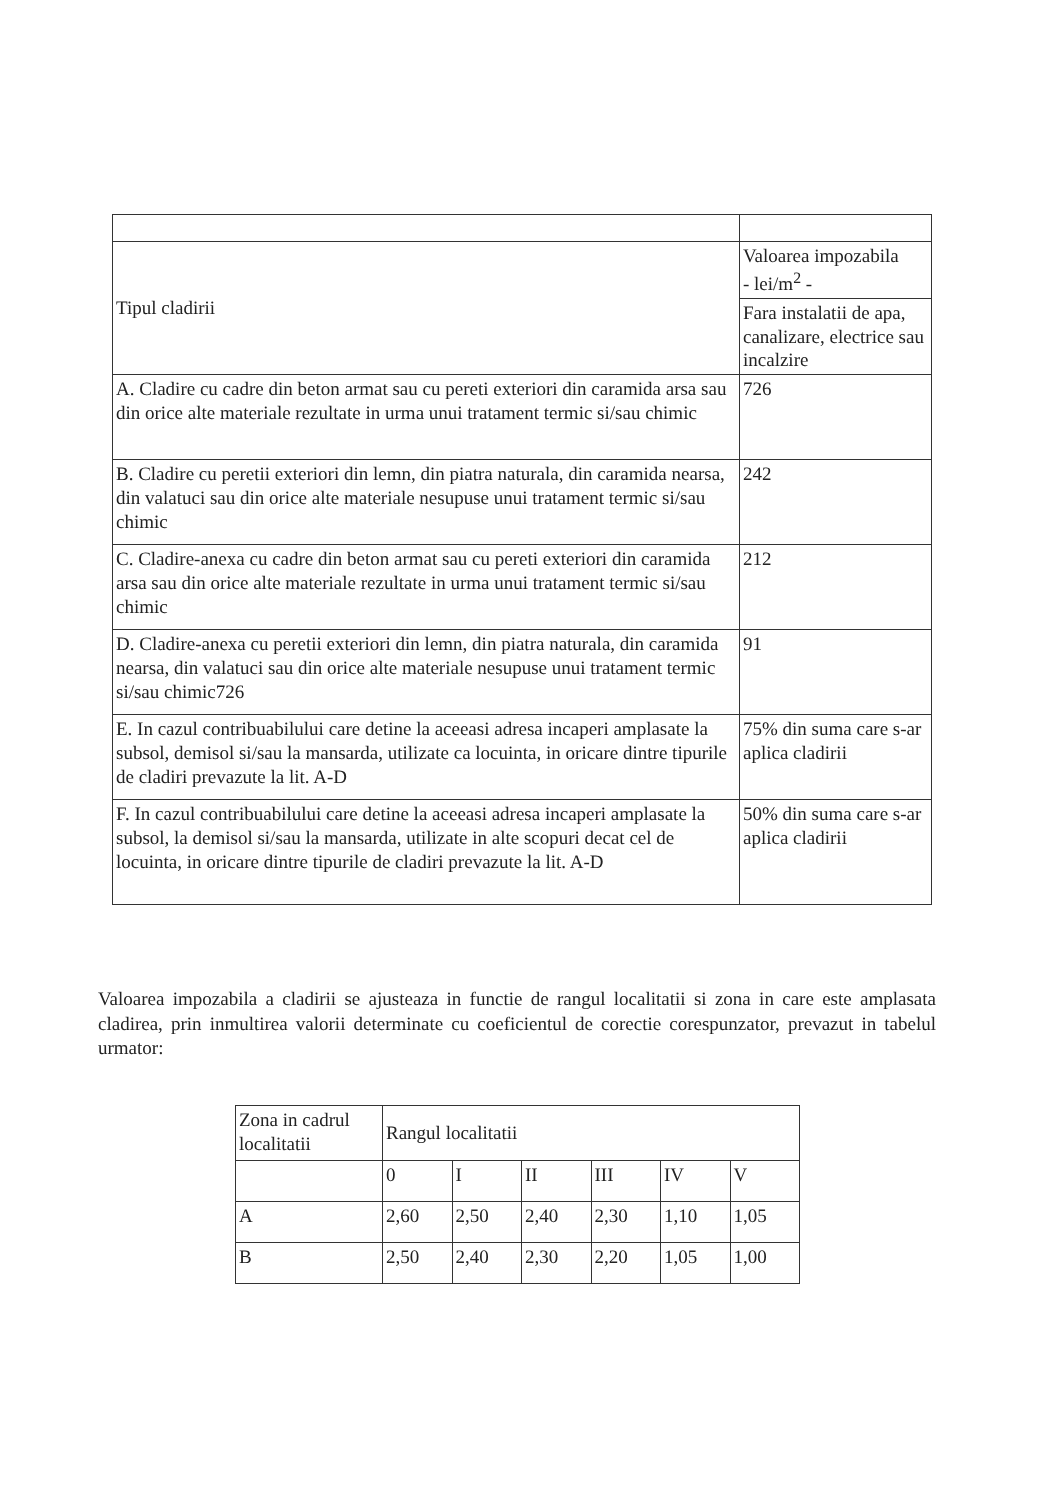| Tipul cladirii | Valoarea impozabila - lei/m<sup>2</sup> - |
| --- | --- |
| | Fara instalatii de apa, canalizare, electrice sau incalzire |
| A. Cladire cu cadre din beton armat sau cu pereti exteriori din caramida arsa sau din orice alte materiale rezultate in urma unui tratament termic si/sau chimic | 726 |
| B. Cladire cu peretii exteriori din lemn, din piatra naturala, din caramida nearsa, din valatuci sau din orice alte materiale nesupuse unui tratament termic si/sau chimic | 242 |
| C. Cladire-anexa cu cadre din beton armat sau cu pereti exteriori din caramida arsa sau din orice alte materiale rezultate in urma unui tratament termic si/sau chimic | 212 |
| D. Cladire-anexa cu peretii exteriori din lemn, din piatra naturala, din caramida nearsa, din valatuci sau din orice alte materiale nesupuse unui tratament termic si/sau chimic726 | 91 |
| E. In cazul contribuabilului care detine la aceeasi adresa incaperi amplasate la subsol, demisol si/sau la mansarda, utilizate ca locuinta, in oricare dintre tipurile de cladiri prevazute la lit. A-D | 75% din suma care s-ar aplica cladirii |
| F. In cazul contribuabilului care detine la aceeasi adresa incaperi amplasate la subsol, la demisol si/sau la mansarda, utilizate in alte scopuri decat cel de locuinta, in oricare dintre tipurile de cladiri prevazute la lit. A-D | 50% din suma care s-ar aplica cladirii |
Valoarea impozabila a cladirii se ajusteaza in functie de rangul localitatii si zona in care este amplasata cladirea, prin inmultirea valorii determinate cu coeficientul de corectie corespunzator, prevazut in tabelul urmator:
| Zona in cadrul localitatii | Rangul localitatii | | | | | |
| --- | --- | --- | --- | --- | --- | --- |
| | 0 | I | II | III | IV | V |
| A | 2,60 | 2,50 | 2,40 | 2,30 | 1,10 | 1,05 |
| B | 2,50 | 2,40 | 2,30 | 2,20 | 1,05 | 1,00 |